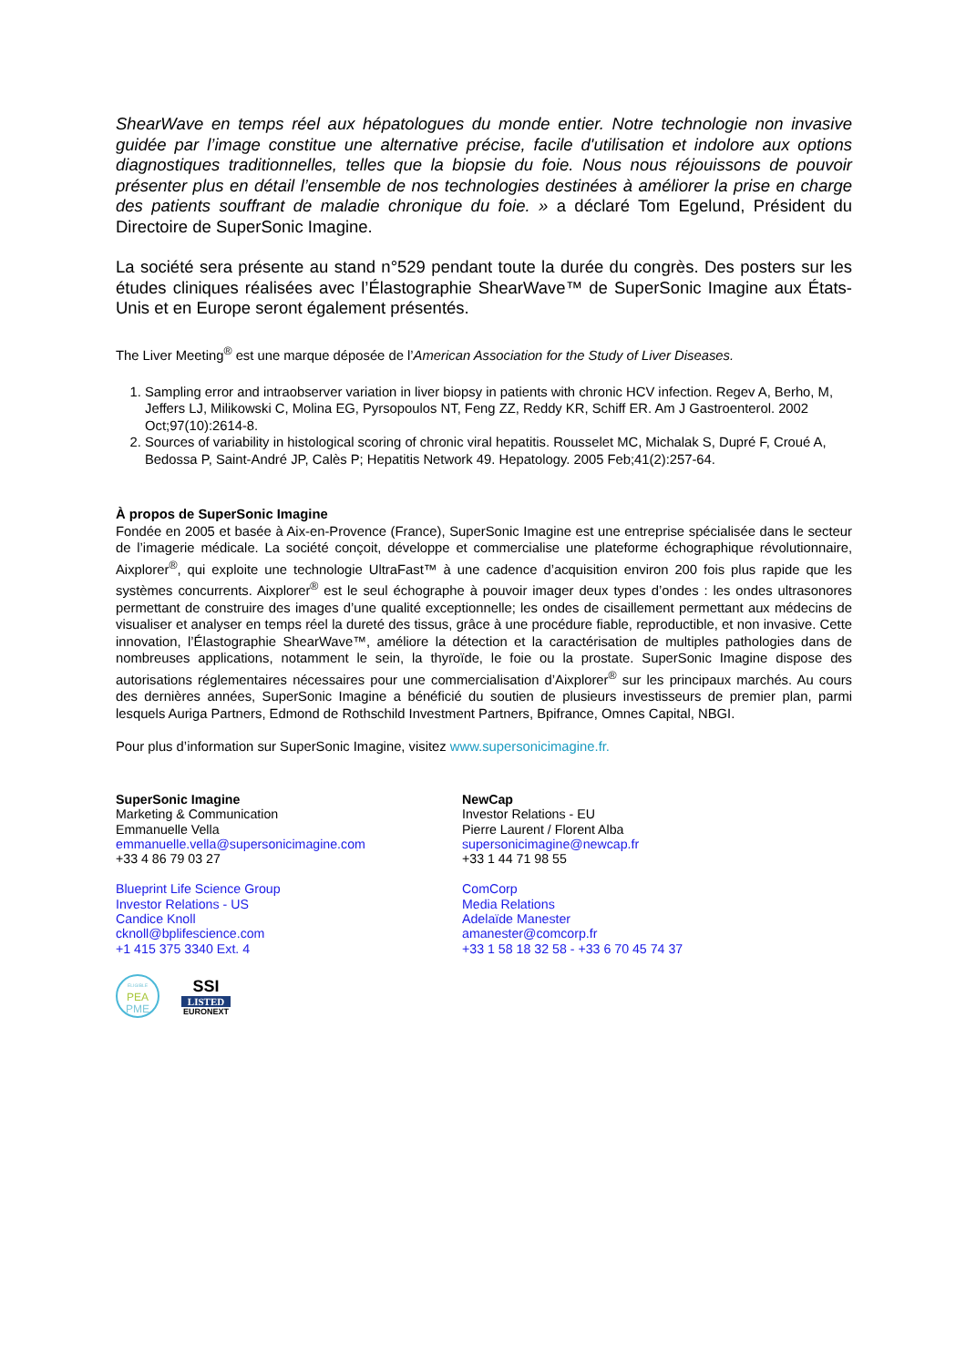ShearWave en temps réel aux hépatologues du monde entier. Notre technologie non invasive guidée par l’image constitue une alternative précise, facile d'utilisation et indolore aux options diagnostiques traditionnelles, telles que la biopsie du foie. Nous nous réjouissons de pouvoir présenter plus en détail l’ensemble de nos technologies destinées à améliorer la prise en charge des patients souffrant de maladie chronique du foie. » a déclaré Tom Egelund, Président du Directoire de SuperSonic Imagine.
La société sera présente au stand n°529 pendant toute la durée du congrès. Des posters sur les études cliniques réalisées avec l’Élastographie ShearWave™ de SuperSonic Imagine aux États-Unis et en Europe seront également présentés.
The Liver Meeting<sup>®</sup> est une marque déposée de l’American Association for the Study of Liver Diseases.
1. Sampling error and intraobserver variation in liver biopsy in patients with chronic HCV infection. Regev A, Berho, M, Jeffers LJ, Milikowski C, Molina EG, Pyrsopoulos NT, Feng ZZ, Reddy KR, Schiff ER. Am J Gastroenterol. 2002 Oct;97(10):2614-8.
2. Sources of variability in histological scoring of chronic viral hepatitis. Rousselet MC, Michalak S, Dupré F, Croué A, Bedossa P, Saint-André JP, Calès P; Hepatitis Network 49. Hepatology. 2005 Feb;41(2):257-64.
À propos de SuperSonic Imagine
Fondée en 2005 et basée à Aix-en-Provence (France), SuperSonic Imagine est une entreprise spécialisée dans le secteur de l’imagerie médicale. La société conçoit, développe et commercialise une plateforme échographique révolutionnaire, Aixplorer<sup>®</sup>, qui exploite une technologie UltraFast™ à une cadence d’acquisition environ 200 fois plus rapide que les systèmes concurrents. Aixplorer<sup>®</sup> est le seul échographe à pouvoir imager deux types d’ondes : les ondes ultrasonores permettant de construire des images d’une qualité exceptionnelle; les ondes de cisaillement permettant aux médecins de visualiser et analyser en temps réel la dureté des tissus, grâce à une procédure fiable, reproductible, et non invasive. Cette innovation, l’Élastographie ShearWave™, améliore la détection et la caractérisation de multiples pathologies dans de nombreuses applications, notamment le sein, la thyroïde, le foie ou la prostate. SuperSonic Imagine dispose des autorisations réglementaires nécessaires pour une commercialisation d’Aixplorer<sup>®</sup> sur les principaux marchés. Au cours des dernières années, SuperSonic Imagine a bénéficié du soutien de plusieurs investisseurs de premier plan, parmi lesquels Auriga Partners, Edmond de Rothschild Investment Partners, Bpifrance, Omnes Capital, NBGI.
Pour plus d’information sur SuperSonic Imagine, visitez www.supersonicimagine.fr.
SuperSonic Imagine
Marketing & Communication
Emmanuelle Vella
emmanuelle.vella@supersonicimagine.com
+33 4 86 79 03 27
Blueprint Life Science Group
Investor Relations - US
Candice Knoll
cknoll@bplifescience.com
+1 415 375 3340 Ext. 4
NewCap
Investor Relations - EU
Pierre Laurent / Florent Alba
supersonicimagine@newcap.fr
+33 1 44 71 98 55
ComCorp
Media Relations
Adelaïde Manester
amanester@comcorp.fr
+33 1 58 18 32 58 - +33 6 70 45 74 37
ELIGIBLE
PEA
PME
SSI
LISTED
EURONEXT